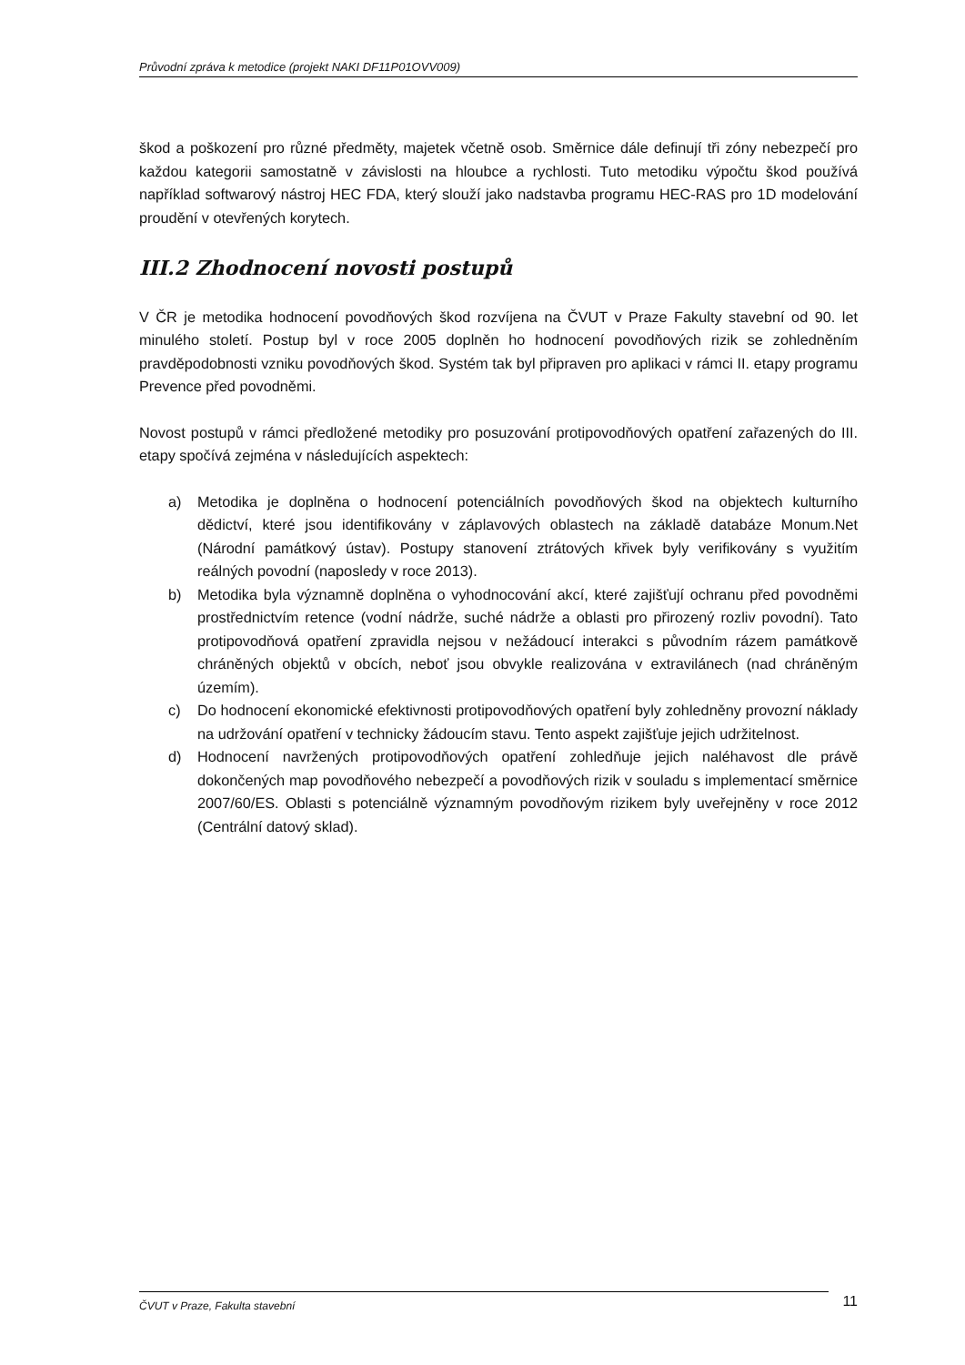Průvodní zpráva k metodice (projekt NAKI DF11P01OVV009)
škod a poškození pro různé předměty, majetek včetně osob. Směrnice dále definují tři zóny nebezpečí pro každou kategorii samostatně v závislosti na hloubce a rychlosti. Tuto metodiku výpočtu škod používá například softwarový nástroj HEC FDA, který slouží jako nadstavba programu HEC-RAS pro 1D modelování proudění v otevřených korytech.
III.2 Zhodnocení novosti postupů
V ČR je metodika hodnocení povodňových škod rozvíjena na ČVUT v Praze Fakulty stavební od 90. let minulého století. Postup byl v roce 2005 doplněn ho hodnocení povodňových rizik se zohledněním pravděpodobnosti vzniku povodňových škod. Systém tak byl připraven pro aplikaci v rámci II. etapy programu Prevence před povodněmi.
Novost postupů v rámci předložené metodiky pro posuzování protipovodňových opatření zařazených do III. etapy spočívá zejména v následujících aspektech:
a) Metodika je doplněna o hodnocení potenciálních povodňových škod na objektech kulturního dědictví, které jsou identifikovány v záplavových oblastech na základě databáze Monum.Net (Národní památkový ústav). Postupy stanovení ztrátových křivek byly verifikovány s využitím reálných povodní (naposledy v roce 2013).
b) Metodika byla významně doplněna o vyhodnocování akcí, které zajišťují ochranu před povodněmi prostřednictvím retence (vodní nádrže, suché nádrže a oblasti pro přirozený rozliv povodní). Tato protipovodňová opatření zpravidla nejsou v nežádoucí interakci s původním rázem památkově chráněných objektů v obcích, neboť jsou obvykle realizována v extravilánech (nad chráněným územím).
c) Do hodnocení ekonomické efektivnosti protipovodňových opatření byly zohledněny provozní náklady na udržování opatření v technicky žádoucím stavu. Tento aspekt zajišťuje jejich udržitelnost.
d) Hodnocení navržených protipovodňových opatření zohledňuje jejich naléhavost dle právě dokončených map povodňového nebezpečí a povodňových rizik v souladu s implementací směrnice 2007/60/ES. Oblasti s potenciálně významným povodňovým rizikem byly uveřejněny v roce 2012 (Centrální datový sklad).
ČVUT v Praze, Fakulta stavební
11